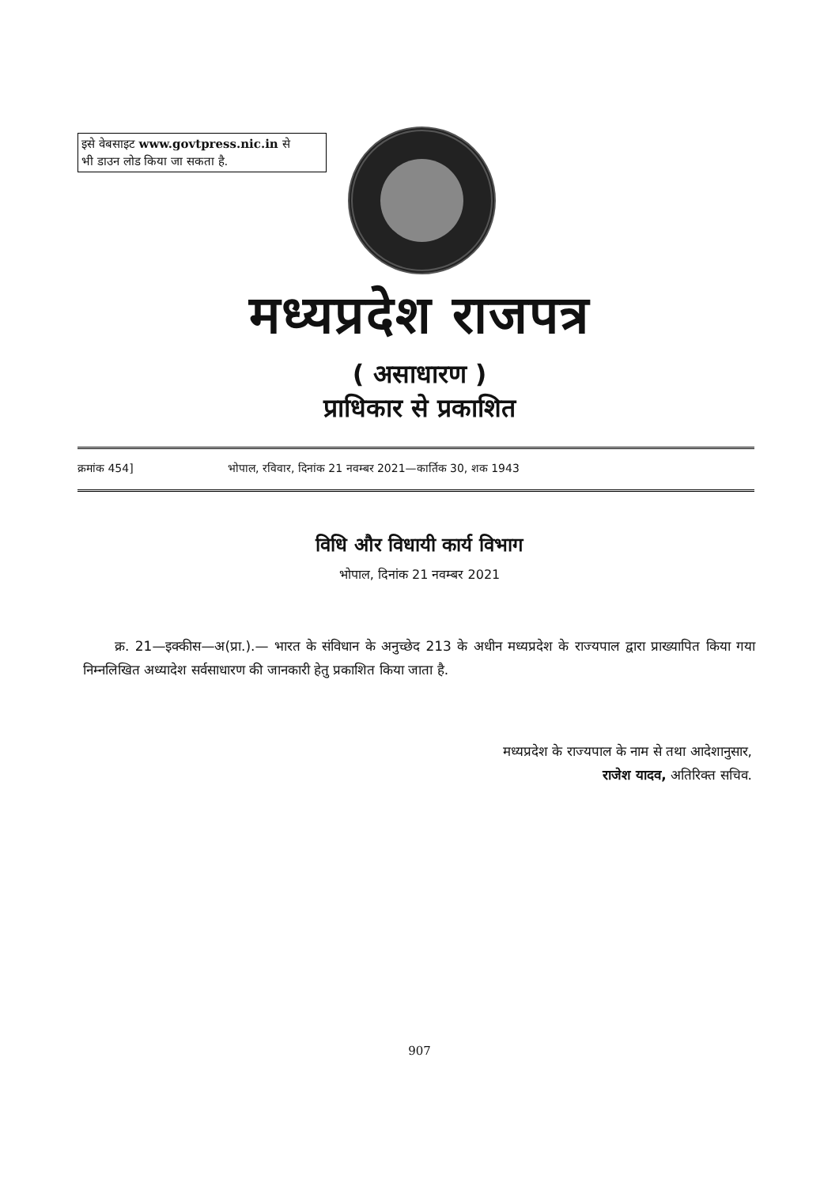इसे वेबसाइट www.govtpress.nic.in से
भी डाउन लोड किया जा सकता है.
मध्यप्रदेश राजपत्र
( असाधारण )
प्राधिकार से प्रकाशित
क्रमांक 454] भोपाल, रविवार, दिनांक 21 नवम्बर 2021—कार्तिक 30, शक 1943
विधि और विधायी कार्य विभाग
भोपाल, दिनांक 21 नवम्बर 2021
क्र. 21—इक्कीस—अ(प्रा.).— भारत के संविधान के अनुच्छेद 213 के अधीन मध्यप्रदेश के राज्यपाल द्वारा प्राख्यापित किया गया निम्नलिखित अध्यादेश सर्वसाधारण की जानकारी हेतु प्रकाशित किया जाता है.
मध्यप्रदेश के राज्यपाल के नाम से तथा आदेशानुसार,
राजेश यादव, अतिरिक्त सचिव.
907